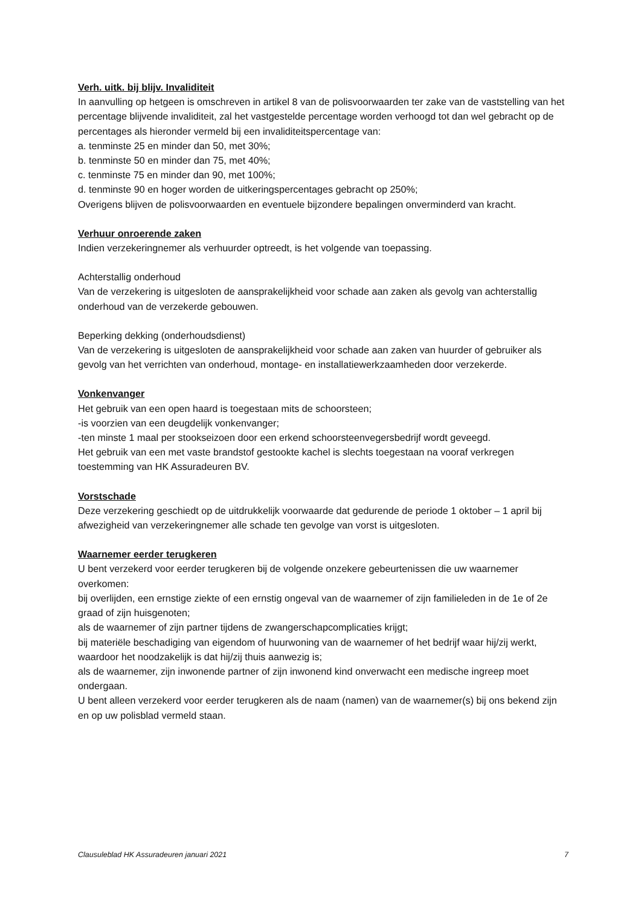Verh. uitk. bij blijv. Invaliditeit
In aanvulling op hetgeen is omschreven in artikel 8 van de polisvoorwaarden ter zake van de vaststelling van het percentage blijvende invaliditeit, zal het vastgestelde percentage worden verhoogd tot dan wel gebracht op de percentages als hieronder vermeld bij een invaliditeitspercentage van:
a. tenminste 25 en minder dan 50, met 30%;
b. tenminste 50 en minder dan 75, met 40%;
c. tenminste 75 en minder dan 90, met 100%;
d. tenminste 90 en hoger worden de uitkeringspercentages gebracht op 250%;
Overigens blijven de polisvoorwaarden en eventuele bijzondere bepalingen onverminderd van kracht.
Verhuur onroerende zaken
Indien verzekeringnemer als verhuurder optreedt, is het volgende van toepassing.
Achterstallig onderhoud
Van de verzekering is uitgesloten de aansprakelijkheid voor schade aan zaken als gevolg van achterstallig onderhoud van de verzekerde gebouwen.
Beperking dekking (onderhoudsdienst)
Van de verzekering is uitgesloten de aansprakelijkheid voor schade aan zaken van huurder of gebruiker als gevolg van het verrichten van onderhoud, montage- en installatiewerkzaamheden door verzekerde.
Vonkenvanger
Het gebruik van een open haard is toegestaan mits de schoorsteen;
-is voorzien van een deugdelijk vonkenvanger;
-ten minste 1 maal per stookseizoen door een erkend schoorsteenvegersbedrijf wordt geveegd.
Het gebruik van een met vaste brandstof gestookte kachel is slechts toegestaan na vooraf verkregen toestemming van HK Assuradeuren BV.
Vorstschade
Deze verzekering geschiedt op de uitdrukkelijk voorwaarde dat gedurende de periode 1 oktober – 1 april bij afwezigheid van verzekeringnemer alle schade ten gevolge van vorst is uitgesloten.
Waarnemer eerder terugkeren
U bent verzekerd voor eerder terugkeren bij de volgende onzekere gebeurtenissen die uw waarnemer overkomen:
bij overlijden, een ernstige ziekte of een ernstig ongeval van de waarnemer of zijn familieleden in de 1e of 2e graad of zijn huisgenoten;
als de waarnemer of zijn partner tijdens de zwangerschapcomplicaties krijgt;
bij materiële beschadiging van eigendom of huurwoning van de waarnemer of het bedrijf waar hij/zij werkt, waardoor het noodzakelijk is dat hij/zij thuis aanwezig is;
als de waarnemer, zijn inwonende partner of zijn inwonend kind onverwacht een medische ingreep moet ondergaan.
U bent alleen verzekerd voor eerder terugkeren als de naam (namen) van de waarnemer(s) bij ons bekend zijn en op uw polisblad vermeld staan.
Clausuleblad HK Assuradeuren januari 2021 7